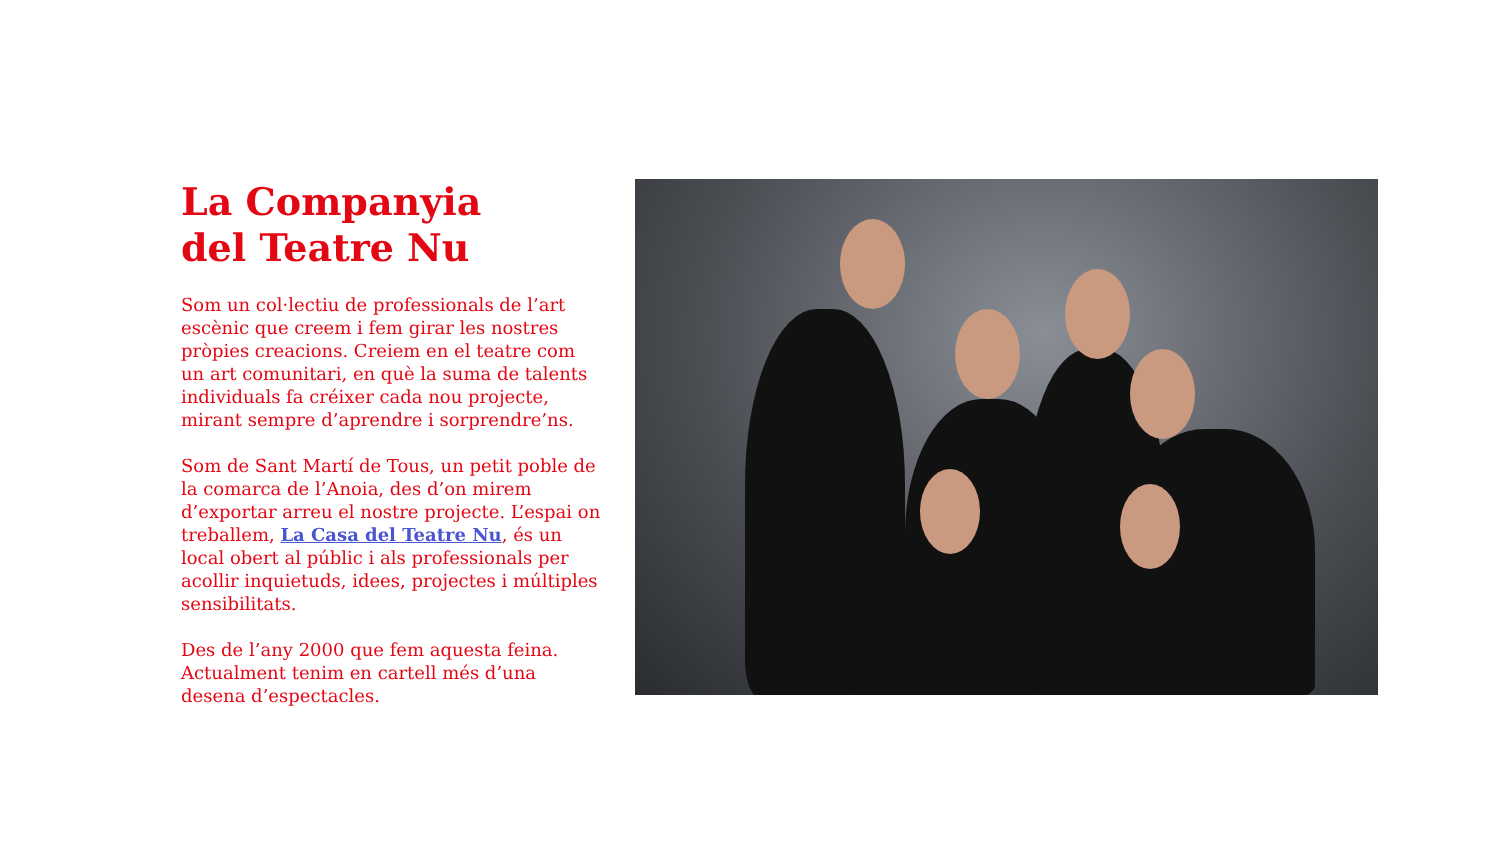La Companyia
del Teatre Nu
Som un col·lectiu de professionals de l’art escènic que creem i fem girar les nostres pròpies creacions. Creiem en el teatre com un art comunitari, en què la suma de talents individuals fa créixer cada nou projecte, mirant sempre d’aprendre i sorprendre’ns.
Som de Sant Martí de Tous, un petit poble de la comarca de l’Anoia, des d’on mirem d’exportar arreu el nostre projecte. L’espai on treballem, La Casa del Teatre Nu, és un local obert al públic i als professionals per acollir inquietuds, idees, projectes i múltiples sensibilitats.
Des de l’any 2000 que fem aquesta feina. Actualment tenim en cartell més d’una desena d’espectacles.